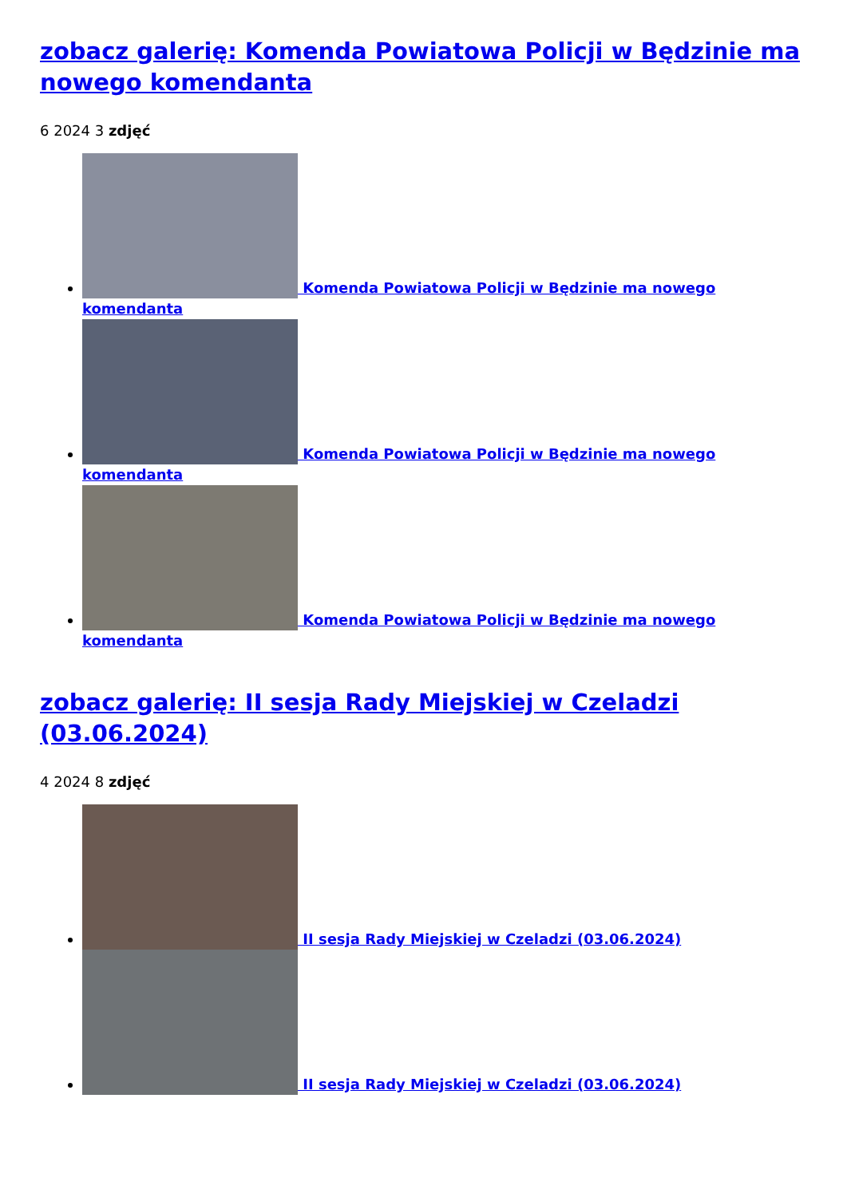zobacz galerię: Komenda Powiatowa Policji w Będzinie ma nowego komendanta
6 2024 3 zdjęć
Komenda Powiatowa Policji w Będzinie ma nowego komendanta
Komenda Powiatowa Policji w Będzinie ma nowego komendanta
Komenda Powiatowa Policji w Będzinie ma nowego komendanta
zobacz galerię: II sesja Rady Miejskiej w Czeladzi (03.06.2024)
4 2024 8 zdjęć
II sesja Rady Miejskiej w Czeladzi (03.06.2024)
II sesja Rady Miejskiej w Czeladzi (03.06.2024)